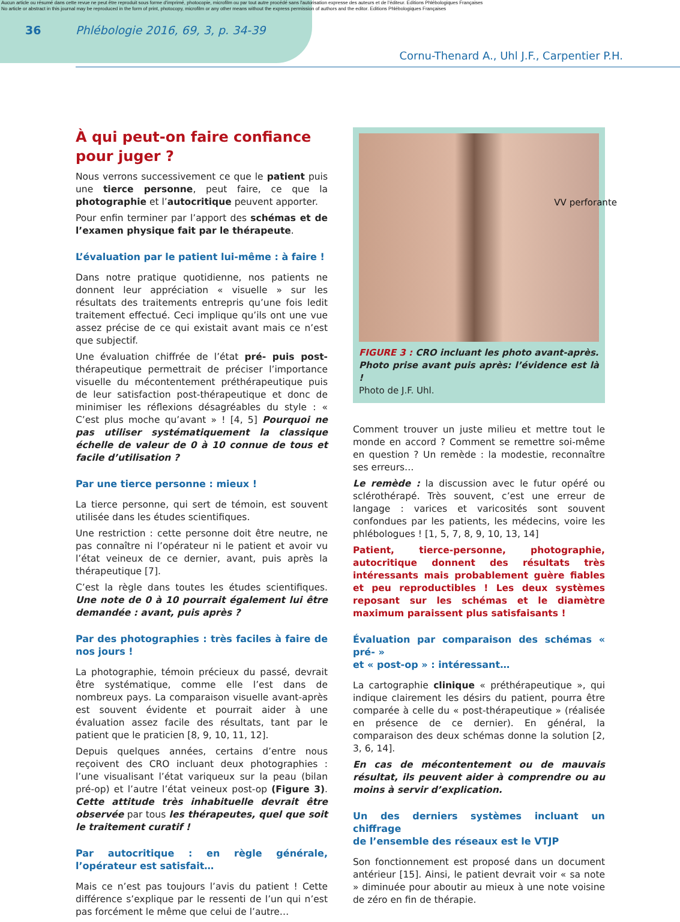Aucun article ou résumé dans cette revue ne peut être reproduit sous forme d'imprimé, photocopie, microfilm ou par tout autre procédé sans l'autorisation expresse des auteurs et de l'éditeur. Editions Phlébologiques Françaises
No article or abstract in this journal may be reproduced in the form of print, photocopy, microfilm or any other means without the express permission of authors and the editor. Editions Phlébologiques Françaises
36 Phlébologie 2016, 69, 3, p. 34-39
Cornu-Thenard A., Uhl J.F., Carpentier P.H.
À qui peut-on faire confiance
pour juger ?
Nous verrons successivement ce que le patient puis une tierce personne, peut faire, ce que la photographie et l’autocritique peuvent apporter.
Pour enfin terminer par l’apport des schémas et de l’examen physique fait par le thérapeute.
L’évaluation par le patient lui-même : à faire !
Dans notre pratique quotidienne, nos patients ne donnent leur appréciation « visuelle » sur les résultats des traitements entrepris qu’une fois ledit traitement effectué. Ceci implique qu’ils ont une vue assez précise de ce qui existait avant mais ce n’est que subjectif.
Une évaluation chiffrée de l’état pré- puis post-thérapeutique permettrait de préciser l’importance visuelle du mécontentement préthérapeutique puis de leur satisfaction post-thérapeutique et donc de minimiser les réflexions désagréables du style : « C’est plus moche qu’avant » ! [4, 5] Pourquoi ne pas utiliser systématiquement la classique échelle de valeur de 0 à 10 connue de tous et facile d’utilisation ?
Par une tierce personne : mieux !
La tierce personne, qui sert de témoin, est souvent utilisée dans les études scientifiques.
Une restriction : cette personne doit être neutre, ne pas connaître ni l’opérateur ni le patient et avoir vu l’état veineux de ce dernier, avant, puis après la thérapeutique [7].
C’est la règle dans toutes les études scientifiques. Une note de 0 à 10 pourrait également lui être demandée : avant, puis après ?
Par des photographies : très faciles à faire de nos jours !
La photographie, témoin précieux du passé, devrait être systématique, comme elle l’est dans de nombreux pays. La comparaison visuelle avant-après est souvent évidente et pourrait aider à une évaluation assez facile des résultats, tant par le patient que le praticien [8, 9, 10, 11, 12].
Depuis quelques années, certains d’entre nous reçoivent des CRO incluant deux photographies : l’une visualisant l’état variqueux sur la peau (bilan pré-op) et l’autre l’état veineux post-op (Figure 3). Cette attitude très inhabituelle devrait être observée par tous les thérapeutes, quel que soit le traitement curatif !
Par autocritique : en règle générale, l’opérateur est satisfait…
Mais ce n’est pas toujours l’avis du patient ! Cette différence s’explique par le ressenti de l’un qui n’est pas forcément le même que celui de l’autre…
VV perforante
FIGURE 3 : CRO incluant les photo avant-après.
Photo prise avant puis après: l’évidence est là !
Photo de J.F. Uhl.
Comment trouver un juste milieu et mettre tout le monde en accord ? Comment se remettre soi-même en question ? Un remède : la modestie, reconnaître ses erreurs…
Le remède : la discussion avec le futur opéré ou sclérothérapé. Très souvent, c’est une erreur de langage : varices et varicosités sont souvent confondues par les patients, les médecins, voire les phlébologues ! [1, 5, 7, 8, 9, 10, 13, 14]
Patient, tierce-personne, photographie, autocritique donnent des résultats très intéressants mais probablement guère fiables et peu reproductibles ! Les deux systèmes reposant sur les schémas et le diamètre maximum paraissent plus satisfaisants !
Évaluation par comparaison des schémas « pré- »
et « post-op » : intéressant…
La cartographie clinique « préthérapeutique », qui indique clairement les désirs du patient, pourra être comparée à celle du « post-thérapeutique » (réalisée en présence de ce dernier). En général, la comparaison des deux schémas donne la solution [2, 3, 6, 14].
En cas de mécontentement ou de mauvais résultat, ils peuvent aider à comprendre ou au moins à servir d’explication.
Un des derniers systèmes incluant un chiffrage
de l’ensemble des réseaux est le VTJP
Son fonctionnement est proposé dans un document antérieur [15]. Ainsi, le patient devrait voir « sa note » diminuée pour aboutir au mieux à une note voisine de zéro en fin de thérapie.